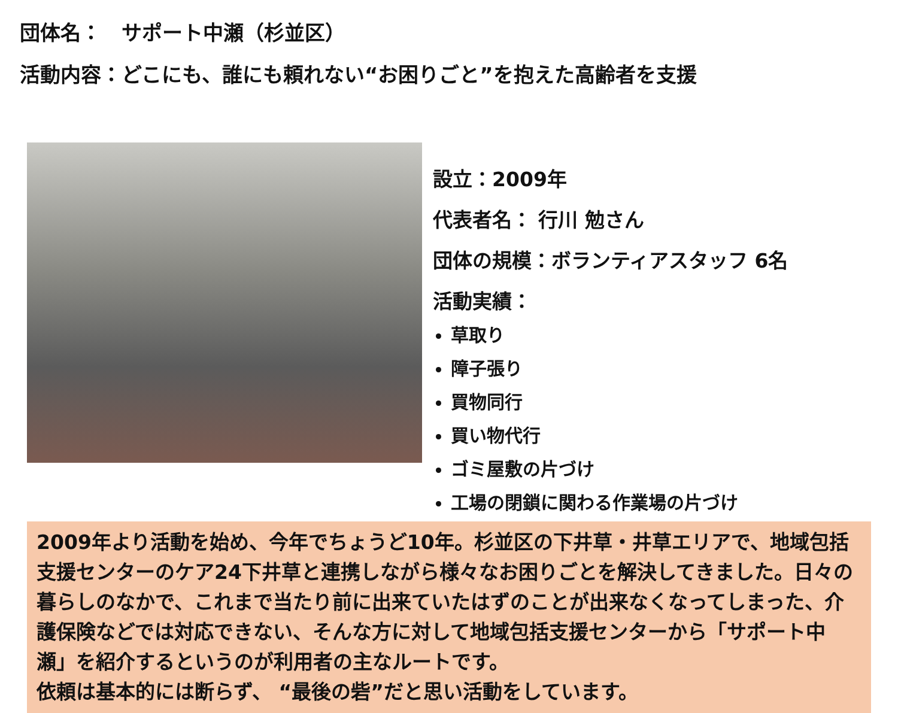団体名：　サポート中瀬（杉並区）
活動内容：どこにも、誰にも頼れない“お困りごと”を抱えた高齢者を支援
設立：2009年
代表者名： 行川 勉さん
団体の規模：ボランティアスタッフ 6名
活動実績：
草取り
障子張り
買物同行
買い物代行
ゴミ屋敷の片づけ
工場の閉鎖に関わる作業場の片づけ
2009年より活動を始め、今年でちょうど10年。杉並区の下井草・井草エリアで、地域包括支援センターのケア24下井草と連携しながら様々なお困りごとを解決してきました。日々の暮らしのなかで、これまで当たり前に出来ていたはずのことが出来なくなってしまった、介護保険などでは対応できない、そんな方に対して地域包括支援センターから「サポート中瀬」を紹介するというのが利用者の主なルートです。
依頼は基本的には断らず、 “最後の砦”だと思い活動をしています。